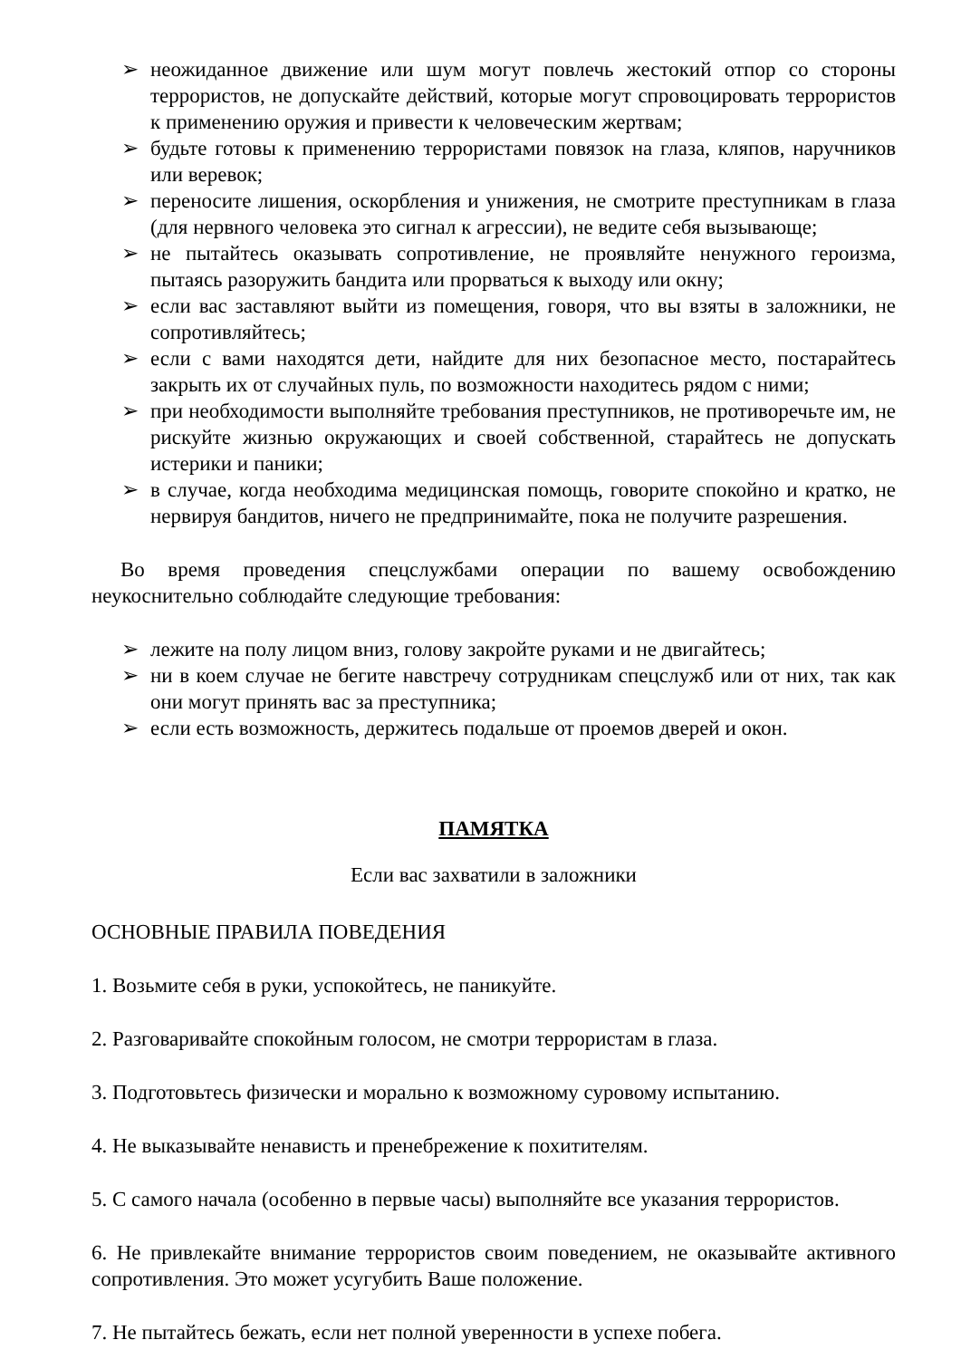➢ неожиданное движение или шум могут повлечь жестокий отпор со стороны террористов, не допускайте действий, которые могут спровоцировать террористов к применению оружия и привести к человеческим жертвам;
➢ будьте готовы к применению террористами повязок на глаза, кляпов, наручников или веревок;
➢ переносите лишения, оскорбления и унижения, не смотрите преступникам в глаза (для нервного человека это сигнал к агрессии), не ведите себя вызывающе;
➢ не пытайтесь оказывать сопротивление, не проявляйте ненужного героизма, пытаясь разоружить бандита или прорваться к выходу или окну;
➢ если вас заставляют выйти из помещения, говоря, что вы взяты в заложники, не сопротивляйтесь;
➢ если с вами находятся дети, найдите для них безопасное место, постарайтесь закрыть их от случайных пуль, по возможности находитесь рядом с ними;
➢ при необходимости выполняйте требования преступников, не противоречьте им, не рискуйте жизнью окружающих и своей собственной, старайтесь не допускать истерики и паники;
➢ в случае, когда необходима медицинская помощь, говорите спокойно и кратко, не нервируя бандитов, ничего не предпринимайте, пока не получите разрешения.
Во время проведения спецслужбами операции по вашему освобождению неукоснительно соблюдайте следующие требования:
➢ лежите на полу лицом вниз, голову закройте руками и не двигайтесь;
➢ ни в коем случае не бегите навстречу сотрудникам спецслужб или от них, так как они могут принять вас за преступника;
➢ если есть возможность, держитесь подальше от проемов дверей и окон.
ПАМЯТКА
Если вас захватили в заложники
ОСНОВНЫЕ ПРАВИЛА ПОВЕДЕНИЯ
1. Возьмите себя в руки, успокойтесь, не паникуйте.
2. Разговаривайте спокойным голосом, не смотри террористам в глаза.
3. Подготовьтесь физически и морально к возможному суровому испытанию.
4. Не выказывайте ненависть и пренебрежение к похитителям.
5. С самого начала (особенно в первые часы) выполняйте все указания террористов.
6. Не привлекайте внимание террористов своим поведением, не оказывайте активного сопротивления. Это может усугубить Ваше положение.
7. Не пытайтесь бежать, если нет полной уверенности в успехе побега.